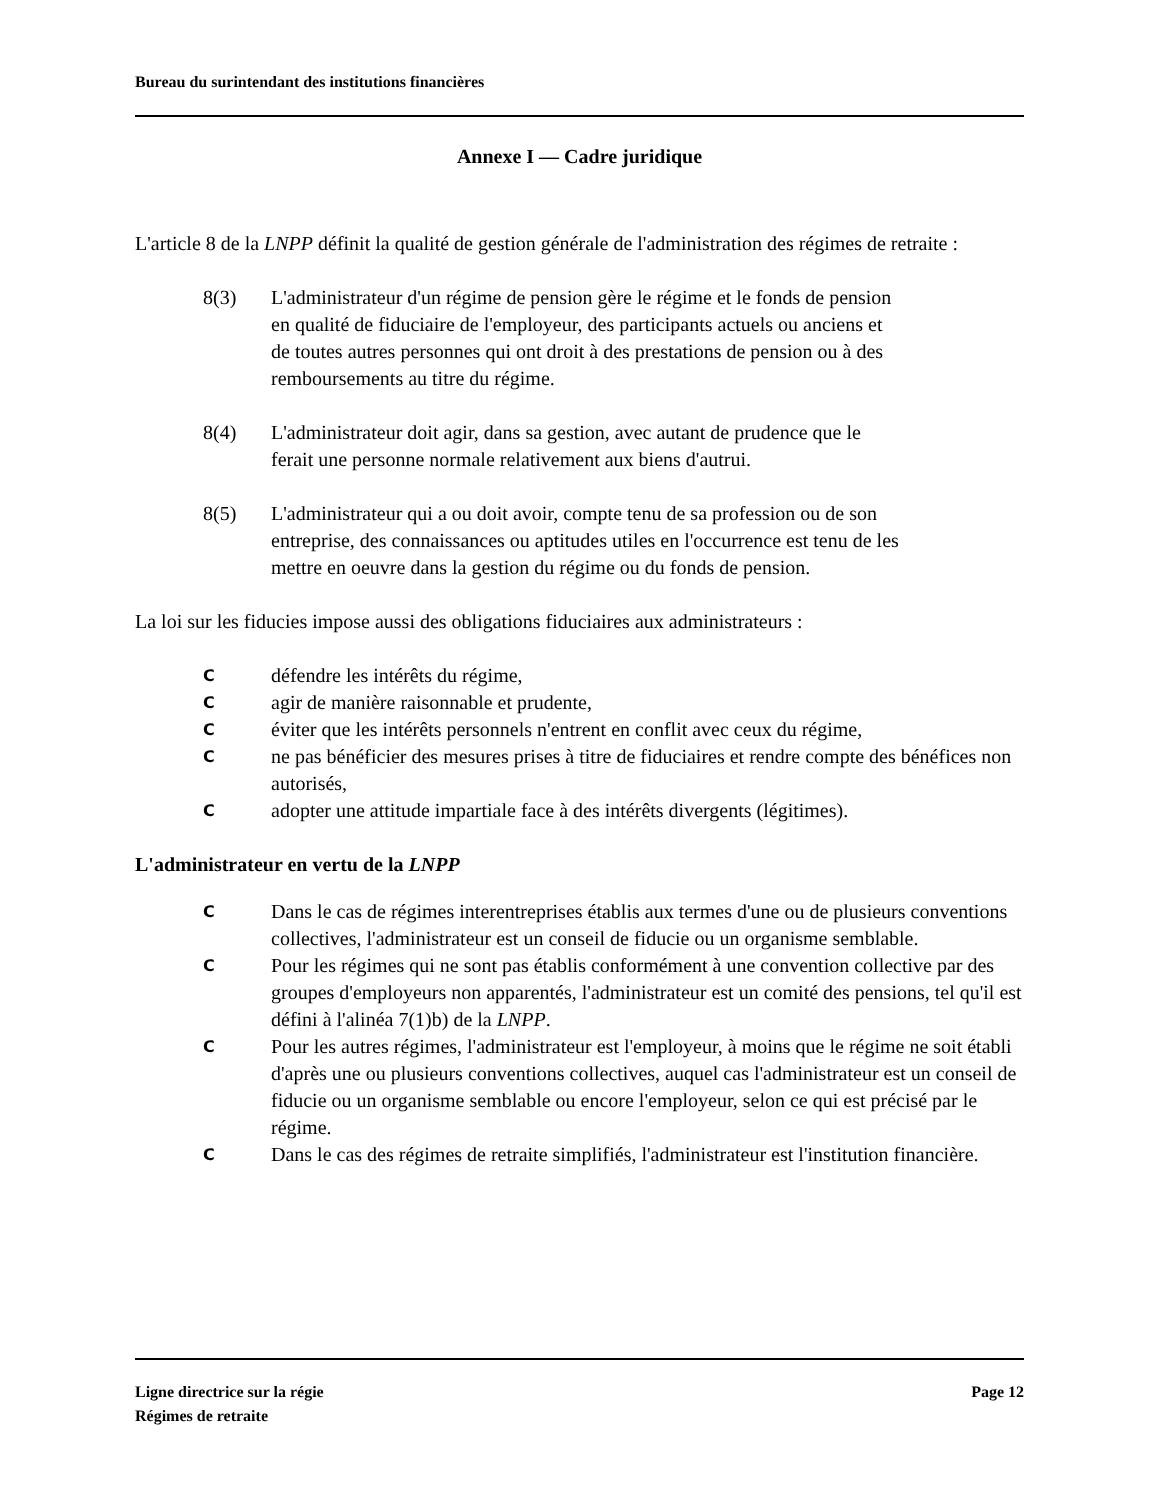Bureau du surintendant des institutions financières
Annexe I — Cadre juridique
L'article 8 de la LNPP définit la qualité de gestion générale de l'administration des régimes de retraite :
8(3) L'administrateur d'un régime de pension gère le régime et le fonds de pension en qualité de fiduciaire de l'employeur, des participants actuels ou anciens et de toutes autres personnes qui ont droit à des prestations de pension ou à des remboursements au titre du régime.
8(4) L'administrateur doit agir, dans sa gestion, avec autant de prudence que le ferait une personne normale relativement aux biens d'autrui.
8(5) L'administrateur qui a ou doit avoir, compte tenu de sa profession ou de son entreprise, des connaissances ou aptitudes utiles en l'occurrence est tenu de les mettre en oeuvre dans la gestion du régime ou du fonds de pension.
La loi sur les fiducies impose aussi des obligations fiduciaires aux administrateurs :
Cdéfendre les intérêts du régime,
Cagir de manière raisonnable et prudente,
Céviter que les intérêts personnels n'entrent en conflit avec ceux du régime,
Cne pas bénéficier des mesures prises à titre de fiduciaires et rendre compte des bénéfices non autorisés,
Cadopter une attitude impartiale face à des intérêts divergents (légitimes).
L'administrateur en vertu de la LNPP
C Dans le cas de régimes interentreprises établis aux termes d'une ou de plusieurs conventions collectives, l'administrateur est un conseil de fiducie ou un organisme semblable.
C Pour les régimes qui ne sont pas établis conformément à une convention collective par des groupes d'employeurs non apparentés, l'administrateur est un comité des pensions, tel qu'il est défini à l'alinéa 7(1)b) de la LNPP.
C Pour les autres régimes, l'administrateur est l'employeur, à moins que le régime ne soit établi d'après une ou plusieurs conventions collectives, auquel cas l'administrateur est un conseil de fiducie ou un organisme semblable ou encore l'employeur, selon ce qui est précisé par le régime.
C Dans le cas des régimes de retraite simplifiés, l'administrateur est l'institution financière.
Ligne directrice sur la régie
Régimes de retraite
Page 12